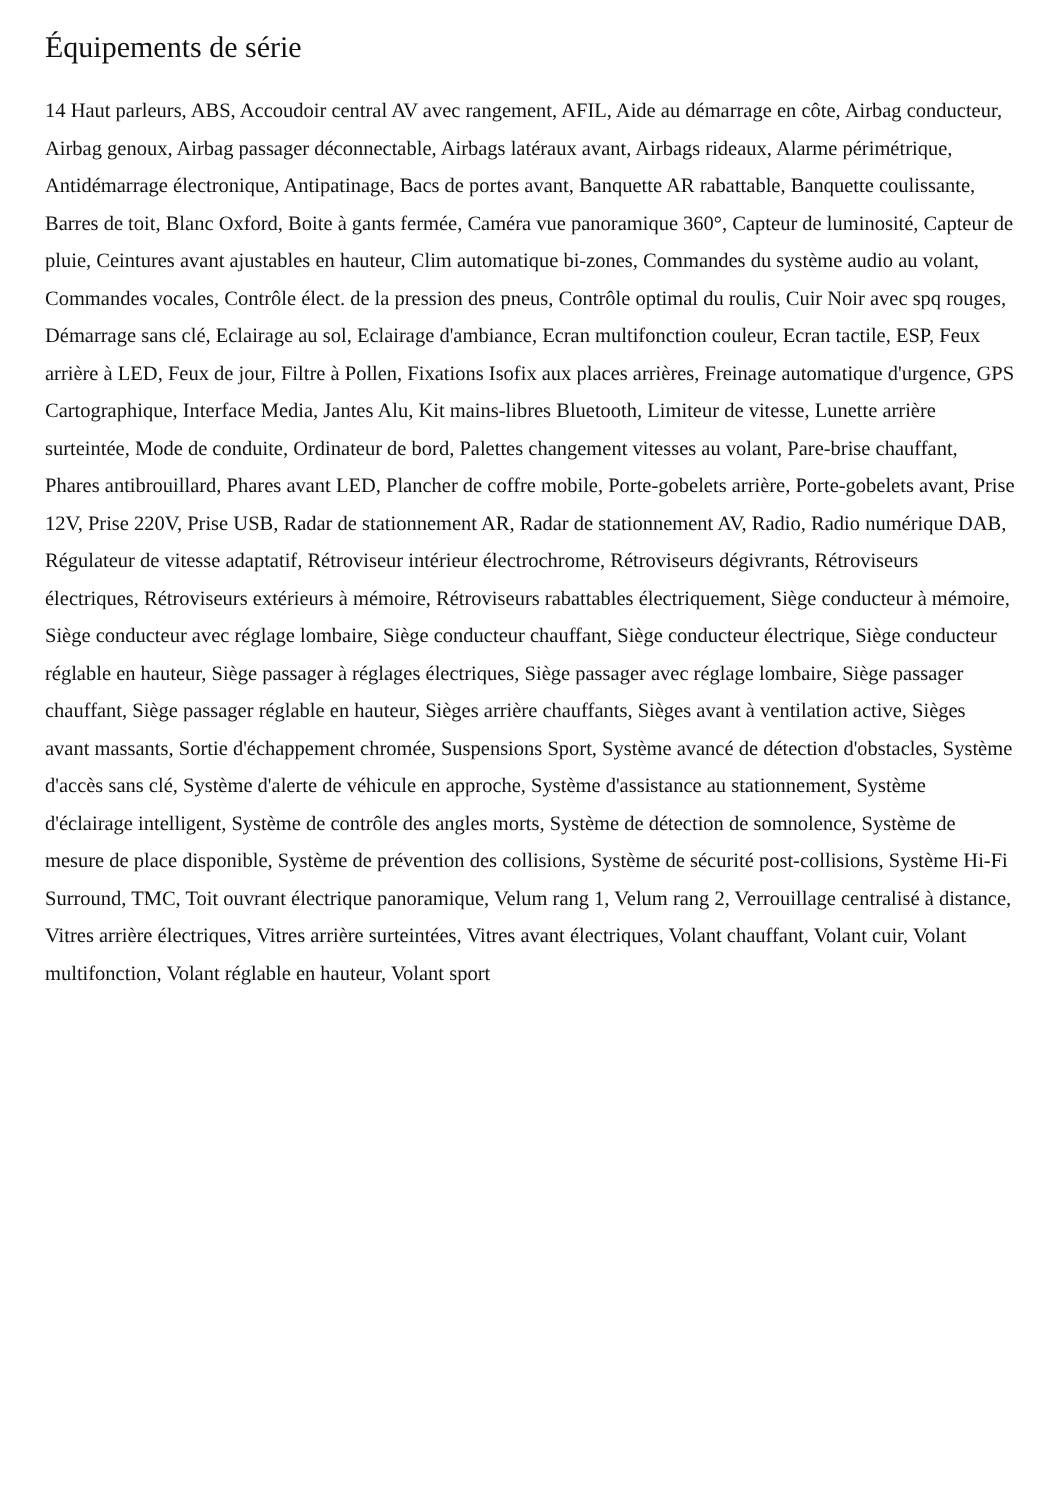Équipements de série
14 Haut parleurs, ABS, Accoudoir central AV avec rangement, AFIL, Aide au démarrage en côte, Airbag conducteur, Airbag genoux, Airbag passager déconnectable, Airbags latéraux avant, Airbags rideaux, Alarme périmétrique, Antidémarrage électronique, Antipatinage, Bacs de portes avant, Banquette AR rabattable, Banquette coulissante, Barres de toit, Blanc Oxford, Boite à gants fermée, Caméra vue panoramique 360°, Capteur de luminosité, Capteur de pluie, Ceintures avant ajustables en hauteur, Clim automatique bi-zones, Commandes du système audio au volant, Commandes vocales, Contrôle élect. de la pression des pneus, Contrôle optimal du roulis, Cuir Noir avec spq rouges, Démarrage sans clé, Eclairage au sol, Eclairage d'ambiance, Ecran multifonction couleur, Ecran tactile, ESP, Feux arrière à LED, Feux de jour, Filtre à Pollen, Fixations Isofix aux places arrières, Freinage automatique d'urgence, GPS Cartographique, Interface Media, Jantes Alu, Kit mains-libres Bluetooth, Limiteur de vitesse, Lunette arrière surteintée, Mode de conduite, Ordinateur de bord, Palettes changement vitesses au volant, Pare-brise chauffant, Phares antibrouillard, Phares avant LED, Plancher de coffre mobile, Porte-gobelets arrière, Porte-gobelets avant, Prise 12V, Prise 220V, Prise USB, Radar de stationnement AR, Radar de stationnement AV, Radio, Radio numérique DAB, Régulateur de vitesse adaptatif, Rétroviseur intérieur électrochrome, Rétroviseurs dégivrants, Rétroviseurs électriques, Rétroviseurs extérieurs à mémoire, Rétroviseurs rabattables électriquement, Siège conducteur à mémoire, Siège conducteur avec réglage lombaire, Siège conducteur chauffant, Siège conducteur électrique, Siège conducteur réglable en hauteur, Siège passager à réglages électriques, Siège passager avec réglage lombaire, Siège passager chauffant, Siège passager réglable en hauteur, Sièges arrière chauffants, Sièges avant à ventilation active, Sièges avant massants, Sortie d'échappement chromée, Suspensions Sport, Système avancé de détection d'obstacles, Système d'accès sans clé, Système d'alerte de véhicule en approche, Système d'assistance au stationnement, Système d'éclairage intelligent, Système de contrôle des angles morts, Système de détection de somnolence, Système de mesure de place disponible, Système de prévention des collisions, Système de sécurité post-collisions, Système Hi-Fi Surround, TMC, Toit ouvrant électrique panoramique, Velum rang 1, Velum rang 2, Verrouillage centralisé à distance, Vitres arrière électriques, Vitres arrière surteintées, Vitres avant électriques, Volant chauffant, Volant cuir, Volant multifonction, Volant réglable en hauteur, Volant sport